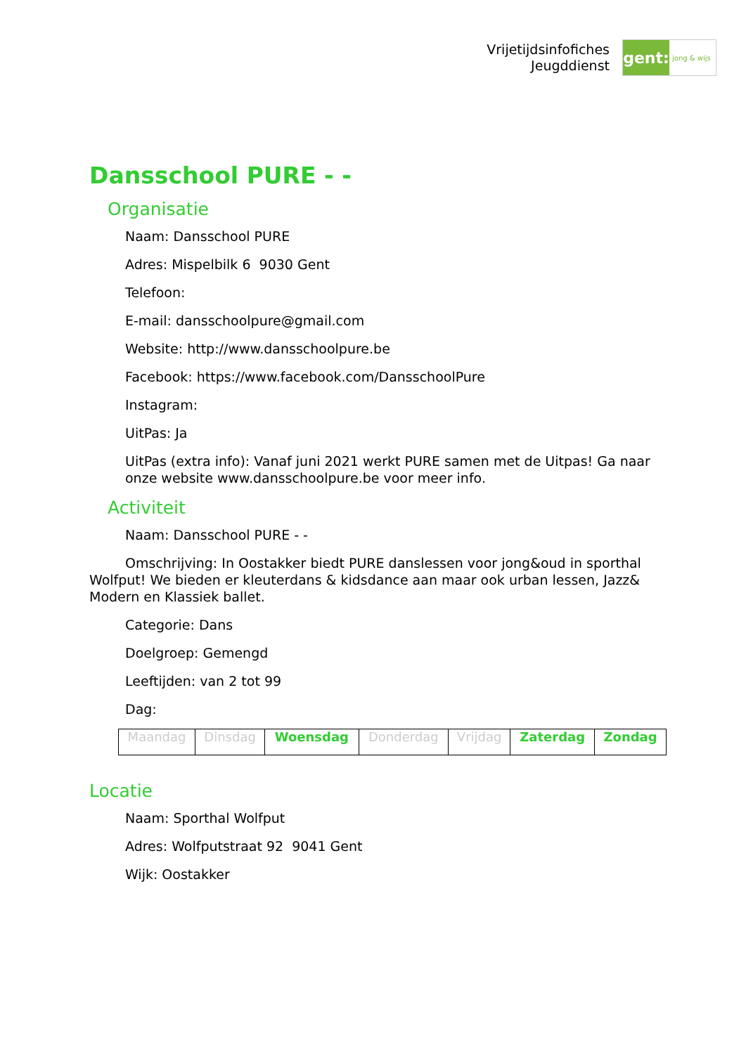Vrijetijdsinfofiches
Jeugddienst
gent:
jong & wijs
Dansschool PURE - -
Organisatie
Naam: Dansschool PURE
Adres: Mispelbilk 6 9030 Gent
Telefoon:
E-mail: dansschoolpure@gmail.com
Website: http://www.dansschoolpure.be
Facebook: https://www.facebook.com/DansschoolPure
Instagram:
UitPas: Ja
UitPas (extra info): Vanaf juni 2021 werkt PURE samen met de Uitpas! Ga naar onze website www.dansschoolpure.be voor meer info.
Activiteit
Naam: Dansschool PURE - -
Omschrijving: In Oostakker biedt PURE danslessen voor jong&oud in sporthal Wolfput! We bieden er kleuterdans & kidsdance aan maar ook urban lessen, Jazz& Modern en Klassiek ballet.
Categorie: Dans
Doelgroep: Gemengd
Leeftijden: van 2 tot 99
Dag:
| Maandag | Dinsdag | Woensdag | Donderdag | Vrijdag | Zaterdag | Zondag |
Locatie
Naam: Sporthal Wolfput
Adres: Wolfputstraat 92 9041 Gent
Wijk: Oostakker